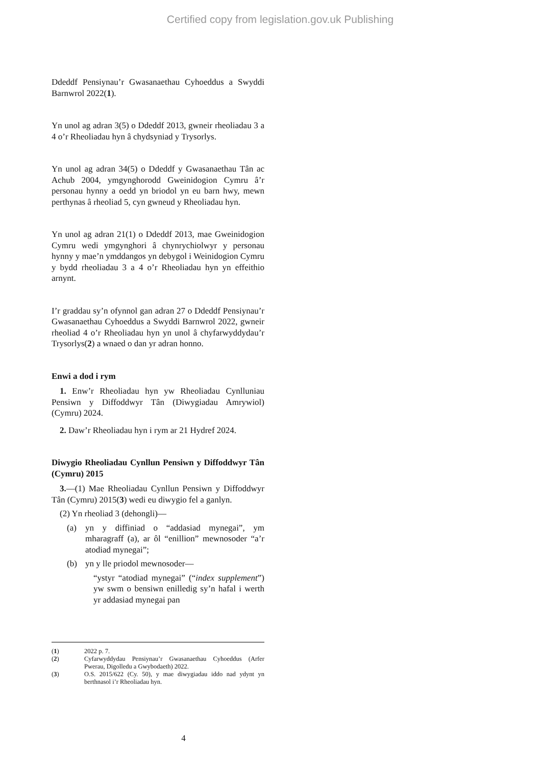Certified copy from legislation.gov.uk Publishing
Ddeddf Pensiynau’r Gwasanaethau Cyhoeddus a Swyddi Barnwrol 2022(1).
Yn unol ag adran 3(5) o Ddeddf 2013, gwneir rheoliadau 3 a 4 o’r Rheoliadau hyn â chydsyniad y Trysorlys.
Yn unol ag adran 34(5) o Ddeddf y Gwasanaethau Tân ac Achub 2004, ymgynghorodd Gweinidogion Cymru â’r personau hynny a oedd yn briodol yn eu barn hwy, mewn perthynas â rheoliad 5, cyn gwneud y Rheoliadau hyn.
Yn unol ag adran 21(1) o Ddeddf 2013, mae Gweinidogion Cymru wedi ymgynghori â chynrychiolwyr y personau hynny y mae’n ymddangos yn debygol i Weinidogion Cymru y bydd rheoliadau 3 a 4 o’r Rheoliadau hyn yn effeithio arnynt.
I’r graddau sy’n ofynnol gan adran 27 o Ddeddf Pensiynau’r Gwasanaethau Cyhoeddus a Swyddi Barnwrol 2022, gwneir rheoliad 4 o’r Rheoliadau hyn yn unol â chyfarwyddydau’r Trysorlys(2) a wnaed o dan yr adran honno.
Enwi a dod i rym
1. Enw’r Rheoliadau hyn yw Rheoliadau Cynlluniau Pensiwn y Diffoddwyr Tân (Diwygiadau Amrywiol) (Cymru) 2024.
2. Daw’r Rheoliadau hyn i rym ar 21 Hydref 2024.
Diwygio Rheoliadau Cynllun Pensiwn y Diffoddwyr Tân (Cymru) 2015
3.—(1) Mae Rheoliadau Cynllun Pensiwn y Diffoddwyr Tân (Cymru) 2015(3) wedi eu diwygio fel a ganlyn.
(2) Yn rheoliad 3 (dehongli)—
(a) yn y diffiniad o “addasiad mynegai”, ym mharagraff (a), ar ôl “enillion” mewnosoder “a’r atodiad mynegai”;
(b) yn y lle priodol mewnosoder—
“ystyr “atodiad mynegai” (“index supplement”) yw swm o bensiwn enilledig sy’n hafal i werth yr addasiad mynegai pan
(1) 2022 p. 7.
(2) Cyfarwyddydau Pensiynau’r Gwasanaethau Cyhoeddus (Arfer Pwerau, Digolledu a Gwybodaeth) 2022.
(3) O.S. 2015/622 (Cy. 50), y mae diwygiadau iddo nad ydynt yn berthnasol i’r Rheoliadau hyn.
4